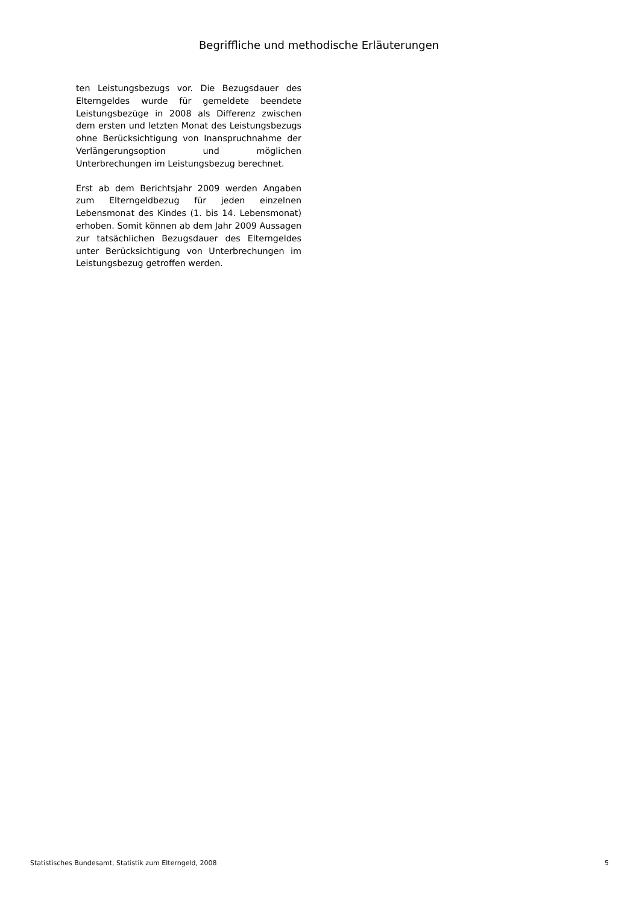Begriffliche und methodische Erläuterungen
ten Leistungsbezugs vor. Die Bezugsdauer des Elterngeldes wurde für gemeldete beendete Leistungsbezüge in 2008 als Differenz zwischen dem ersten und letzten Monat des Leistungsbezugs ohne Berücksichtigung von Inanspruchnahme der Verlängerungsoption und möglichen Unterbrechungen im Leistungsbezug berechnet.
Erst ab dem Berichtsjahr 2009 werden Angaben zum Elterngeldbezug für jeden einzelnen Lebensmonat des Kindes (1. bis 14. Lebensmonat) erhoben. Somit können ab dem Jahr 2009 Aussagen zur tatsächlichen Bezugsdauer des Elterngeldes unter Berücksichtigung von Unterbrechungen im Leistungsbezug getroffen werden.
Statistisches Bundesamt, Statistik zum Elterngeld, 2008 5